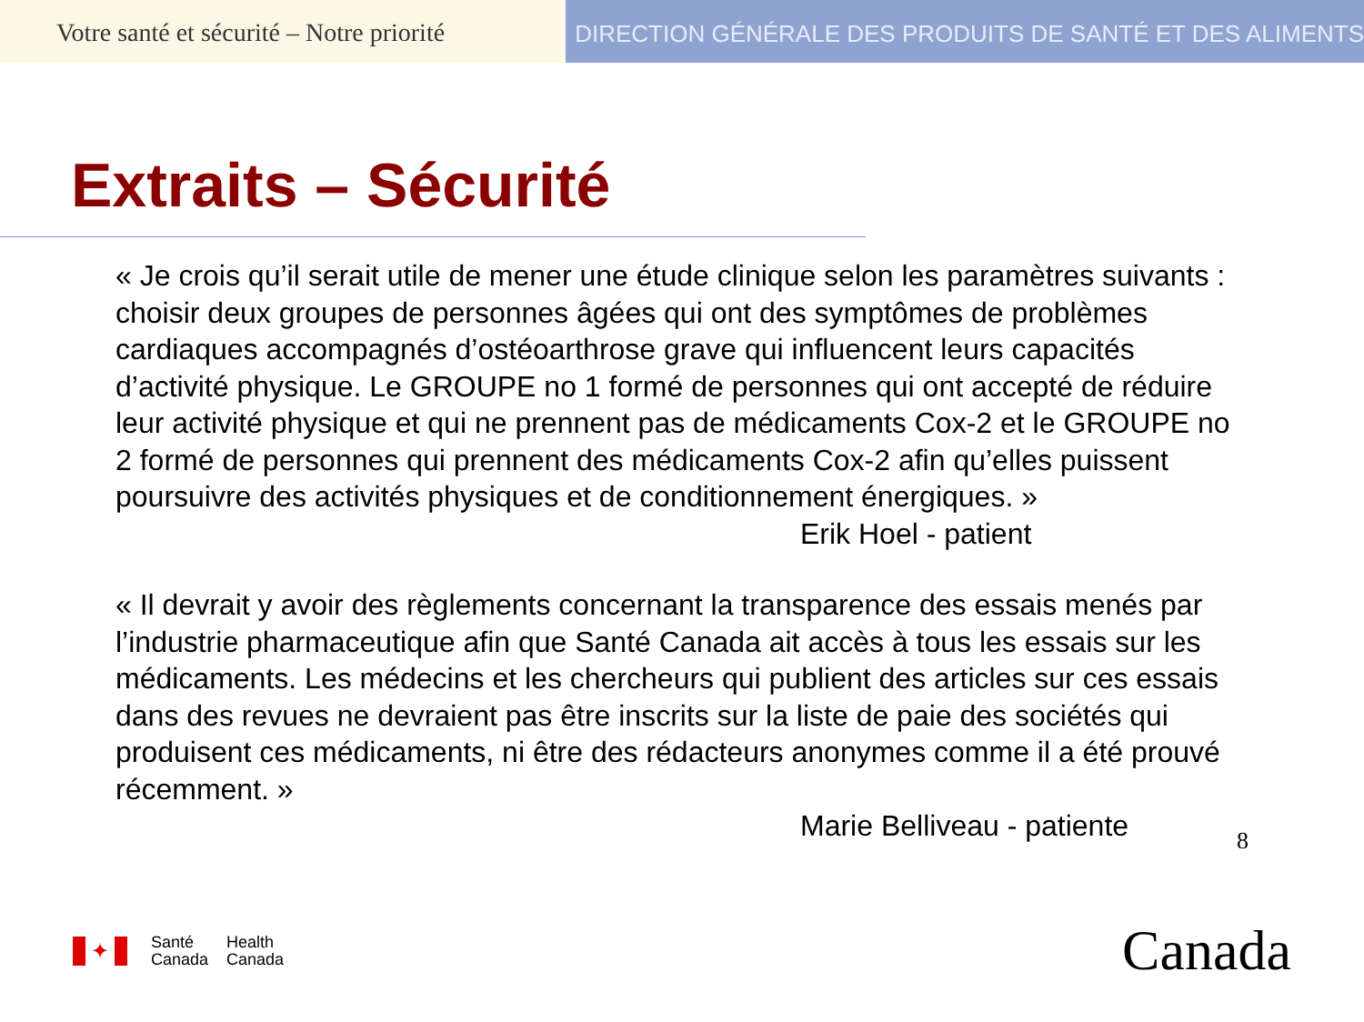Votre santé et sécurité – Notre priorité
DIRECTION GÉNÉRALE DES PRODUITS DE SANTÉ ET DES ALIMENTS
Extraits – Sécurité
« Je crois qu’il serait utile de mener une étude clinique selon les paramètres suivants : choisir deux groupes de personnes âgées qui ont des symptômes de problèmes cardiaques accompagnés d’ostéoarthrose grave qui influencent leurs capacités d’activité physique. Le GROUPE no 1 formé de personnes qui ont accepté de réduire leur activité physique et qui ne prennent pas de médicaments Cox-2 et le GROUPE no 2 formé de personnes qui prennent des médicaments Cox-2 afin qu’elles puissent poursuivre des activités physiques et de conditionnement énergiques. »
Erik Hoel - patient
« Il devrait y avoir des règlements concernant la transparence des essais menés par l’industrie pharmaceutique afin que Santé Canada ait accès à tous les essais sur les médicaments. Les médecins et les chercheurs qui publient des articles sur ces essais dans des revues ne devraient pas être inscrits sur la liste de paie des sociétés qui produisent ces médicaments, ni être des rédacteurs anonymes comme il a été prouvé récemment. »
Marie Belliveau - patiente
8
✦
Santé
Canada
Health
Canada
Canada